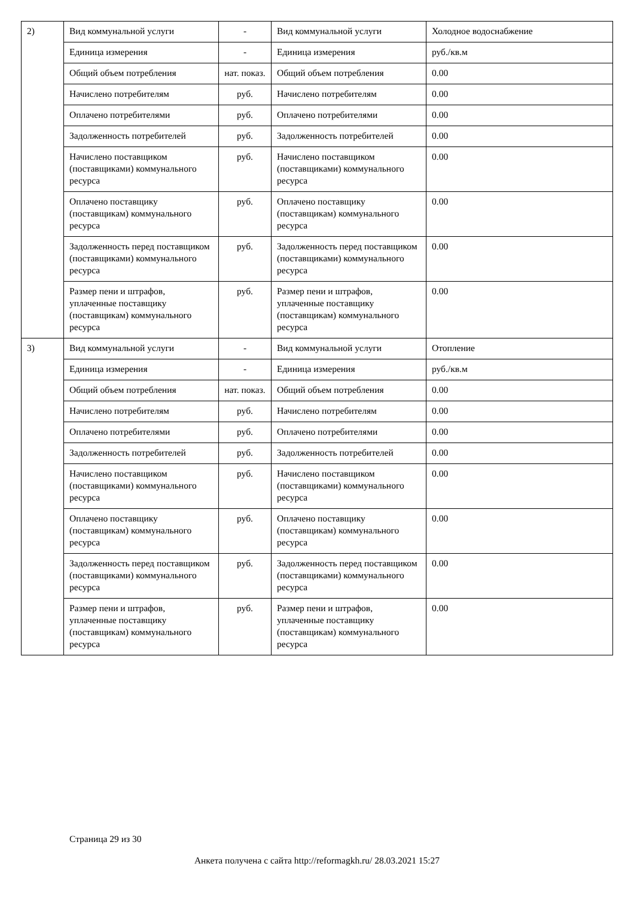| 2) | Вид коммунальной услуги | - | Вид коммунальной услуги | Холодное водоснабжение |
| | Единица измерения | - | Единица измерения | руб./кв.м |
| | Общий объем потребления | нат. показ. | Общий объем потребления | 0.00 |
| | Начислено потребителям | руб. | Начислено потребителям | 0.00 |
| | Оплачено потребителями | руб. | Оплачено потребителями | 0.00 |
| | Задолженность потребителей | руб. | Задолженность потребителей | 0.00 |
| | Начислено поставщиком (поставщиками) коммунального ресурса | руб. | Начислено поставщиком (поставщиками) коммунального ресурса | 0.00 |
| | Оплачено поставщику (поставщикам) коммунального ресурса | руб. | Оплачено поставщику (поставщикам) коммунального ресурса | 0.00 |
| | Задолженность перед поставщиком (поставщиками) коммунального ресурса | руб. | Задолженность перед поставщиком (поставщиками) коммунального ресурса | 0.00 |
| | Размер пени и штрафов, уплаченные поставщику (поставщикам) коммунального ресурса | руб. | Размер пени и штрафов, уплаченные поставщику (поставщикам) коммунального ресурса | 0.00 |
| 3) | Вид коммунальной услуги | - | Вид коммунальной услуги | Отопление |
| | Единица измерения | - | Единица измерения | руб./кв.м |
| | Общий объем потребления | нат. показ. | Общий объем потребления | 0.00 |
| | Начислено потребителям | руб. | Начислено потребителям | 0.00 |
| | Оплачено потребителями | руб. | Оплачено потребителями | 0.00 |
| | Задолженность потребителей | руб. | Задолженность потребителей | 0.00 |
| | Начислено поставщиком (поставщиками) коммунального ресурса | руб. | Начислено поставщиком (поставщиками) коммунального ресурса | 0.00 |
| | Оплачено поставщику (поставщикам) коммунального ресурса | руб. | Оплачено поставщику (поставщикам) коммунального ресурса | 0.00 |
| | Задолженность перед поставщиком (поставщиками) коммунального ресурса | руб. | Задолженность перед поставщиком (поставщиками) коммунального ресурса | 0.00 |
| | Размер пени и штрафов, уплаченные поставщику (поставщикам) коммунального ресурса | руб. | Размер пени и штрафов, уплаченные поставщику (поставщикам) коммунального ресурса | 0.00 |
Страница 29 из 30
Анкета получена с сайта http://reformagkh.ru/ 28.03.2021 15:27